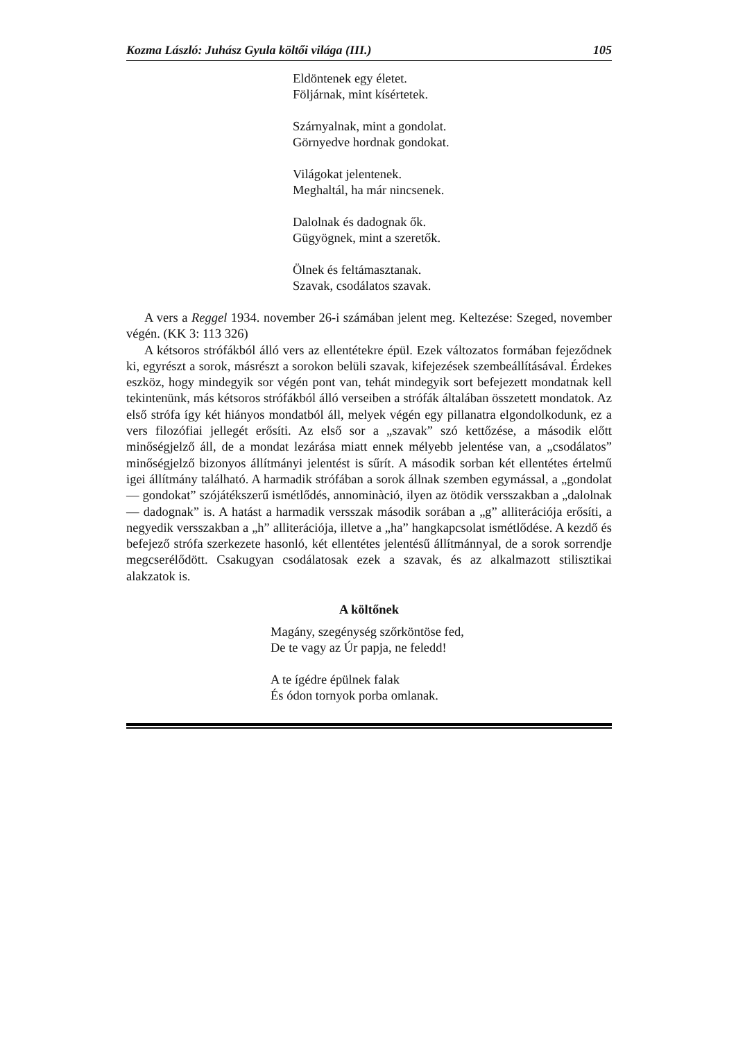Kozma László: Juhász Gyula költői világa (III.) 105
Eldöntenek egy életet.
Följárnak, mint kísértetek.
Szárnyalnak, mint a gondolat.
Görnyedve hordnak gondokat.
Világokat jelentenek.
Meghaltál, ha már nincsenek.
Dalolnak és dadognak ők.
Gügyögnek, mint a szeretők.
Ölnek és feltámasztanak.
Szavak, csodálatos szavak.
A vers a Reggel 1934. november 26-i számában jelent meg. Keltezése: Szeged, november végén. (KK 3: 113 326)
A kétsoros strófákból álló vers az ellentétekre épül. Ezek változatos formában fejeződnek ki, egyrészt a sorok, másrészt a sorokon belüli szavak, kifejezések szembeállításával. Érdekes eszköz, hogy mindegyik sor végén pont van, tehát mindegyik sort befejezett mondatnak kell tekintenünk, más kétsoros strófákból álló verseiben a strófák általában összetett mondatok. Az első strófa így két hiányos mondatból áll, melyek végén egy pillanatra elgondolkodunk, ez a vers filozófiai jellegét erősíti. Az első sor a „szavak” szó kettőzése, a második előtt minőségjelző áll, de a mondat lezárása miatt ennek mélyebb jelentése van, a „csodálatos” minőségjelző bizonyos állítmányi jelentést is sűrít. A második sorban két ellentétes értelmű igei állítmány található. A harmadik strófában a sorok állnak szemben egymással, a „gondolat — gondokat” szójátékszerű ismétlődés, annominàció, ilyen az ötödik versszakban a „dalolnak — dadognak” is. A hatást a harmadik versszak második sorában a „g” alliterációja erősíti, a negyedik versszakban a „h” alliterációja, illetve a „ha” hangkapcsolat ismétlődése. A kezdő és befejező strófa szerkezete hasonló, két ellentétes jelentésű állítmánnyal, de a sorok sorrendje megcserélődött. Csakugyan csodálatosak ezek a szavak, és az alkalmazott stilisztikai alakzatok is.
A költőnek
Magány, szegénység szőrköntöse fed,
De te vagy az Úr papja, ne feledd!
A te ígédre épülnek falak
És ódon tornyok porba omlanak.